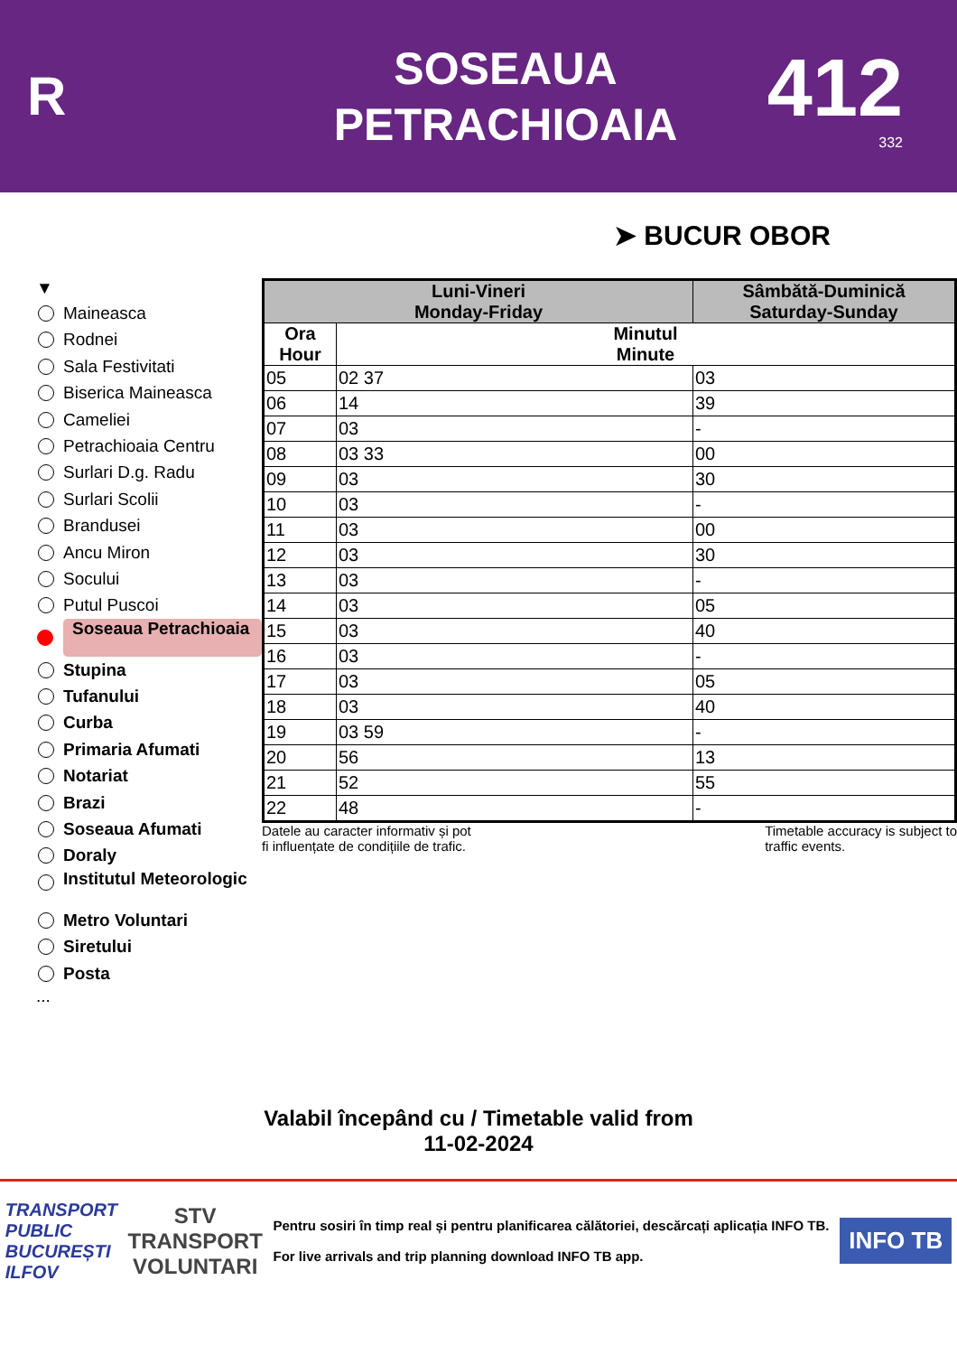R
SOSEAUA
PETRACHIOAIA
412
332
➤ BUCUR OBOR
▼
Maineasca
Rodnei
Sala Festivitati
Biserica Maineasca
Cameliei
Petrachioaia Centru
Surlari D.g. Radu
Surlari Scolii
Brandusei
Ancu Miron
Socului
Putul Puscoi
Soseaua Petrachioaia
Stupina
Tufanului
Curba
Primaria Afumati
Notariat
Brazi
Soseaua Afumati
Doraly
Institutul Meteorologic
Metro Voluntari
Siretului
Posta
...
| Luni-Vineri Monday-Friday | | Sâmbătă-Duminică Saturday-Sunday |
| --- | --- | --- |
| Ora Hour | Minutul Minute | |
| 05 | 02 37 | 03 |
| 06 | 14 | 39 |
| 07 | 03 | - |
| 08 | 03 33 | 00 |
| 09 | 03 | 30 |
| 10 | 03 | - |
| 11 | 03 | 00 |
| 12 | 03 | 30 |
| 13 | 03 | - |
| 14 | 03 | 05 |
| 15 | 03 | 40 |
| 16 | 03 | - |
| 17 | 03 | 05 |
| 18 | 03 | 40 |
| 19 | 03 59 | - |
| 20 | 56 | 13 |
| 21 | 52 | 55 |
| 22 | 48 | - |
Datele au caracter informativ și pot
fi influențate de condițiile de trafic. Timetable accuracy is subject to
traffic events.
Valabil începând cu / Timetable valid from
11-02-2024
TRANSPORT
PUBLIC
BUCUREȘTI
ILFOV STV
TRANSPORT
VOLUNTARI
Pentru sosiri în timp real și pentru planificarea călătoriei, descărcați aplicația INFO TB.
For live arrivals and trip planning download INFO TB app.
INFO TB